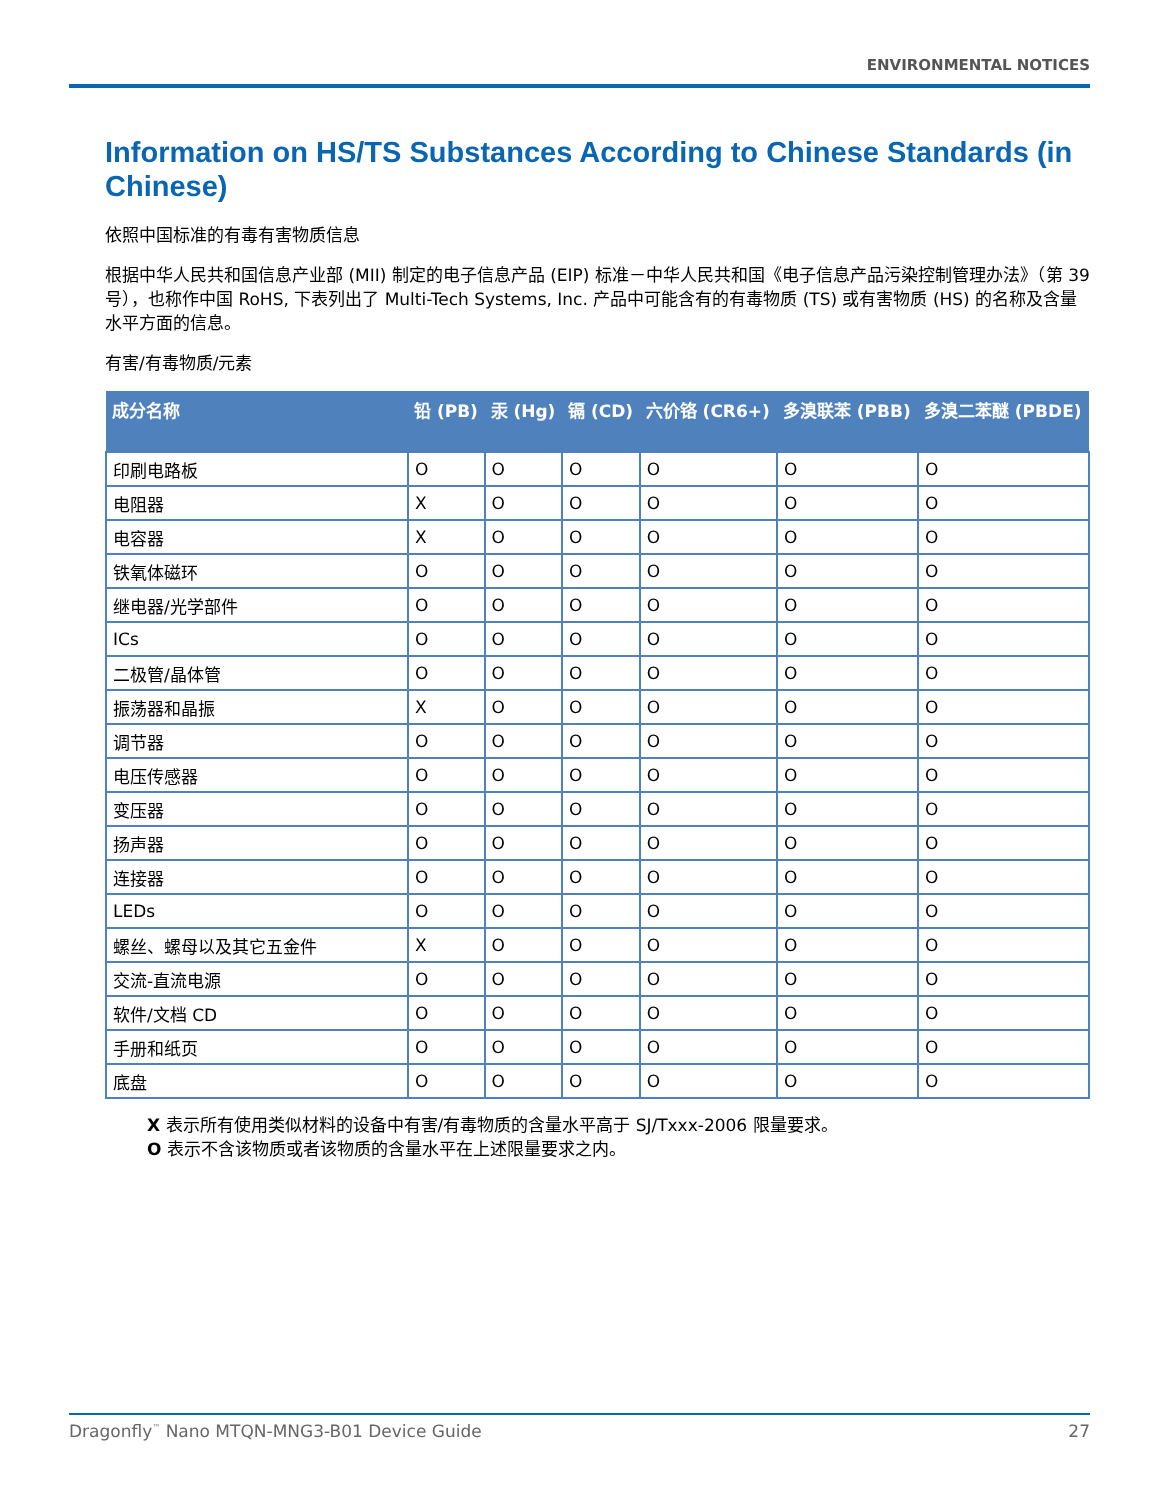ENVIRONMENTAL NOTICES
Information on HS/TS Substances According to Chinese Standards (in Chinese)
依照中国标准的有毒有害物质信息
根据中华人民共和国信息产业部 (MII) 制定的电子信息产品 (EIP) 标准－中华人民共和国《电子信息产品污染控制管理办法》（第 39 号），也称作中国 RoHS, 下表列出了 Multi-Tech Systems, Inc. 产品中可能含有的有毒物质 (TS) 或有害物质 (HS) 的名称及含量水平方面的信息。
有害/有毒物质/元素
| 成分名称 | 铅 (PB) | 汞 (Hg) | 镉 (CD) | 六价铬 (CR6+) | 多溴联苯 (PBB) | 多溴二苯醚 (PBDE) |
| --- | --- | --- | --- | --- | --- | --- |
| 印刷电路板 | O | O | O | O | O | O |
| 电阻器 | X | O | O | O | O | O |
| 电容器 | X | O | O | O | O | O |
| 铁氧体磁环 | O | O | O | O | O | O |
| 继电器/光学部件 | O | O | O | O | O | O |
| ICs | O | O | O | O | O | O |
| 二极管/晶体管 | O | O | O | O | O | O |
| 振荡器和晶振 | X | O | O | O | O | O |
| 调节器 | O | O | O | O | O | O |
| 电压传感器 | O | O | O | O | O | O |
| 变压器 | O | O | O | O | O | O |
| 扬声器 | O | O | O | O | O | O |
| 连接器 | O | O | O | O | O | O |
| LEDs | O | O | O | O | O | O |
| 螺丝、螺母以及其它五金件 | X | O | O | O | O | O |
| 交流-直流电源 | O | O | O | O | O | O |
| 软件/文档 CD | O | O | O | O | O | O |
| 手册和纸页 | O | O | O | O | O | O |
| 底盘 | O | O | O | O | O | O |
X 表示所有使用类似材料的设备中有害/有毒物质的含量水平高于 SJ/Txxx-2006 限量要求。
O 表示不含该物质或者该物质的含量水平在上述限量要求之内。
Dragonfly<sup>™</sup> Nano MTQN-MNG3-B01 Device Guide 27